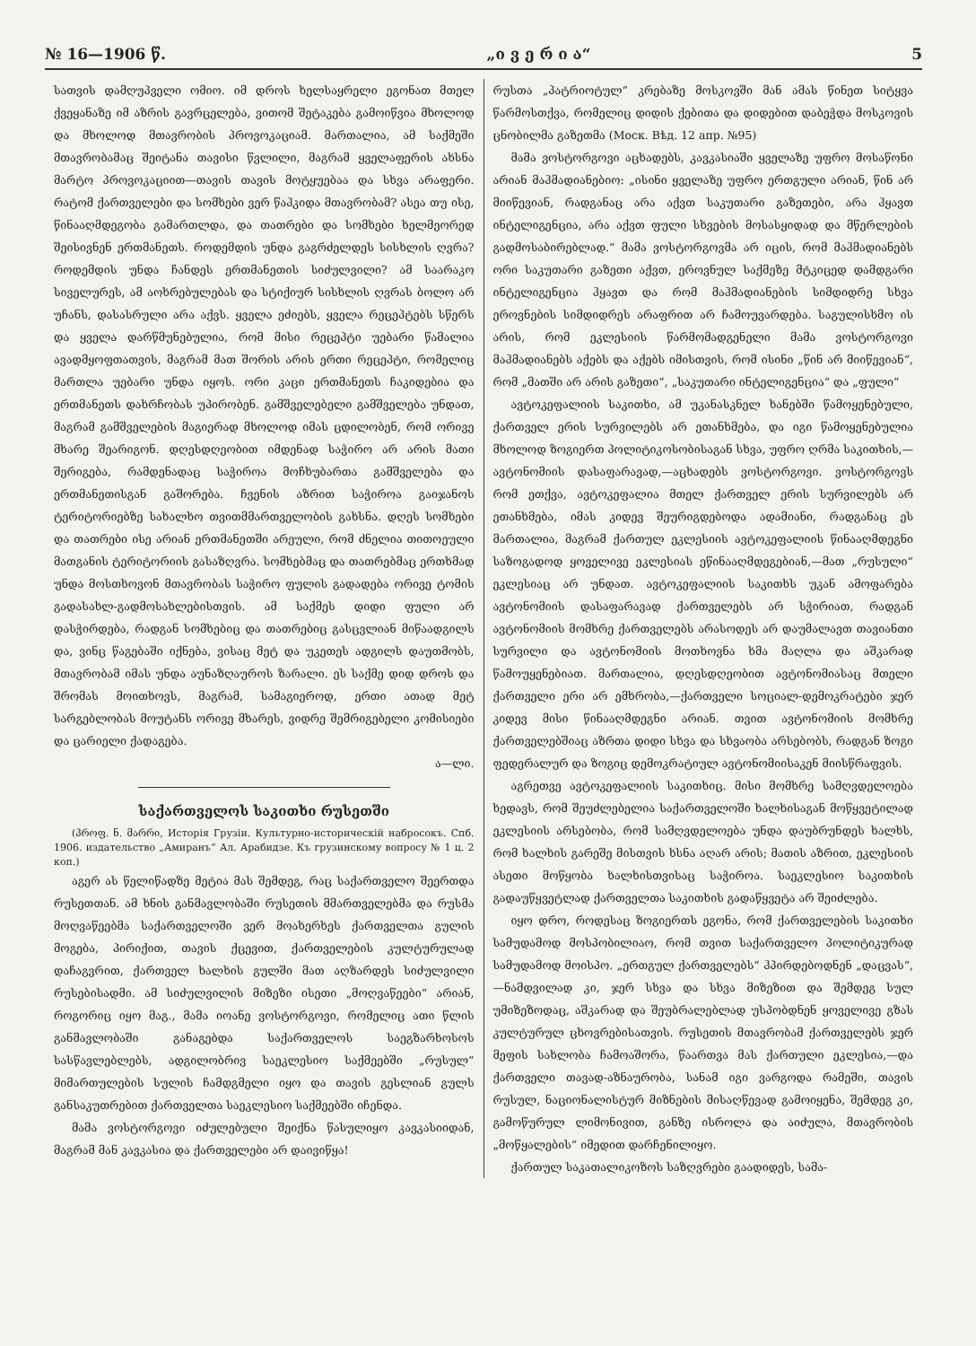№ 16—1906 წ. „ი ვ ე რ ი ა“5
სათვის დამღუპველი ომიო. იმ დროს ხელსაყრელი ეგონათ მთელ ქვეყანაზე იმ აზრის გავრცელება, ვითომ შეტაკება გამოიწვია მხოლოდ და მხოლოდ მთავრობის პროვოკაციამ. მართალია, ამ საქმეში მთავრობამაც შეიტანა თავისი წვლილი, მაგრამ ყველაფერის ახსნა მარტო პროვოკაციით—თავის თავის მოტყუებაა და სხვა არაფერი. რატომ ქართველები და სომხები ვერ წაჰკიდა მთავრობამ? ასეა თუ ისე, წინააღმდეგობა გამართლდა, და თათრები და სომხები ხელმეორედ შეისივნენ ერთმანეთს. როდემდის უნდა გაგრძელდეს სისხლის ღვრა? როდემდის უნდა ჩანდეს ერთმანეთის სიძულვილი? ამ საარაკო სიველურეს, ამ აოხრებულებას და სტიქიურ სისხლის ღვრას ბოლო არ უჩანს, დასასრული არა აქვს. ყველა ეძიებს, ყველა რეცეპტებს სწერს და ყველა დარწმუნებულია, რომ მისი რეცეპტი უებარი წამალია ავადმყოფთათვის, მაგრამ მათ შორის არის ერთი რეცეპტი, რომელიც მართლა უებარი უნდა იყოს. ორი კაცი ერთმანეთს ჩაკიდებია და ერთმანეთს დახრჩობას უპირობენ. გამშველებელი გამშველება უნდათ, მაგრამ გამშველების მაგიერად მხოლოდ იმას ცდილობენ, რომ ორივე მხარე შეარიგონ. დღესდღეობით იმდენად საჭირო არ არის მათი შერიგება, რამდენადაც საჭიროა მოჩხუბართა გამშველება და ერთმანეთისგან გაშორება. ჩვენის აზრით საჭიროა გაიჯანოს ტერიტორიებზე სახალხო თვითმმართველობის გახსნა. დღეს სომხები და თათრები ისე არიან ერთმანეთში არეული, რომ ძნელია თითოეული მათგანის ტერიტორიის გასაზღვრა. სომხებმაც და თათრებმაც ერთხმად უნდა მოსთხოვონ მთავრობას საჭირო ფულის გადადება ორივე ტომის გადასახლ-გადმოსახლებისთვის. ამ საქმეს დიდი ფული არ დასჭირდება, რადგან სომხებიც და თათრებიც გასცვლიან მიწაადგილს და, ვინც წაგებაში იქნება, ვისაც მეტ და უკეთეს ადგილს დაუთმობს, მთავრობამ იმას უნდა აუნაზღაუროს ზარალი. ეს საქმე დიდ დროს და შრომას მოითხოვს, მაგრამ, სამაგიეროდ, ერთი ათად მეტ სარგებლობას მოუტანს ორივე მხარეს, ვიდრე შემრიგებელი კომისიები და ცარიელი ქადაგება.
ა—ლი.
საქართველოს საკითხი რუსეთში
(პროფ. ნ. მარრი, Исторія Грузіи. Культурно-историческій набросокъ. Спб. 1906. издательство „Амиранъ“ Ал. Арабидзе. Къ грузинскому вопросу № 1 ц. 2 коп.)
აგერ ას წელიწადზე მეტია მას შემდეგ, რაც საქართველო შეერთდა რუსეთთან. ამ ხნის განმავლობაში რუსეთის მმართველებმა და რუსმა მოღვაწეებმა საქართველოში ვერ მოახერხეს ქართველთა გულის მოგება, პირიქით, თავის ქცევით, ქართველების კულტურულად დაჩაგვრით, ქართველ ხალხის გულში მათ აღზარდეს სიძულვილი რუსებისადმი. ამ სიძულვილის მიზეზი ისეთი „მოღვაწეები“ არიან, როგორიც იყო მაგ., მამა იოანე ვოსტორგოვი, რომელიც ათი წლის განმავლობაში განაგებდა საქართველოს საეგზარხოსოს სასწავლებლებს, ადგილობრივ საეკლესიო საქმეებში „რუსულ“ მიმართულების სულის ჩამდგმელი იყო და თავის გესლიან გულს განსაკუთრებით ქართველთა საეკლესიო საქმეებში იჩენდა.
მამა ვოსტორგოვი იძულებული შეიქნა წასულიყო კავკასიიდან, მაგრამ მან კავკასია და ქართველები არ დაივიწყა!
რუსთა „პატრიოტულ“ კრებაზე მოსკოვში მან ამას წინეთ სიტყვა წარმოსთქვა, რომელიც დიდის ქებითა და დიდებით დაბეჭდა მოსკოვის ცნობილმა გაზეთმა (Моск. Вѣд. 12 апр. №95)
მამა ვოსტორგოვი აცხადებს, კავკასიაში ყველაზე უფრო მოსაწონი არიან მაჰმადიანებიო: „ისინი ყველაზე უფრო ერთგული არიან, წინ არ მიიწევიან, რადგანაც არა აქვთ საკუთარი გაზეთები, არა ჰყავთ ინტელიგენცია, არა აქვთ ფული სხვების მოსასყიდად და მწერლების გადმოსაბირებლად.“ მამა ვოსტორგოვმა არ იცის, რომ მაჰმადიანებს ორი საკუთარი გაზეთი აქვთ, ეროვნულ საქმეზე მტკიცედ დამდგარი ინტელიგენცია ჰყავთ და რომ მაჰმადიანების სიმდიდრე სხვა ეროვნების სიმდიდრეს არაფრით არ ჩამოუვარდება. საგულისხმო ის არის, რომ ეკლესიის წარმომადგენელი მამა ვოსტორგოვი მაჰმადიანებს აქებს და აქებს იმისთვის, რომ ისინი „წინ არ მიიწევიან“, რომ „მათში არ არის გაზეთი“, „საკუთარი ინტელიგენცია“ და „ფული“
ავტოკეფალიის საკითხი, ამ უკანასკნელ ხანებში წამოყენებული, ქართველ ერის სურვილებს არ ეთანხმება, და იგი წამოყენებულია მხოლოდ ზოგიერთ პოლიტიკოსობისაგან სხვა, უფრო ღრმა საკითხის,—ავტონომიის დასაფარავად,—აცხადებს ვოსტორგოვი. ვოსტორგოვს რომ ეთქვა, ავტოკეფალია მთელ ქართველ ერის სურვილებს არ ეთანხმება, იმას კიდევ შეურიგდებოდა ადამიანი, რადგანაც ეს მართალია, მაგრამ ქართულ ეკლესიის ავტოკეფალიის წინააღმდეგნი საზოგადოდ ყოველივე ეკლესიას ეწინააღმდეგებიან,—მათ „რუსული“ ეკლესიაც არ უნდათ. ავტოკეფალიის საკითხს უკან ამოფარება ავტონომიის დასაფარავად ქართველებს არ სჭირიათ, რადგან ავტონომიის მომხრე ქართველებს არასოდეს არ დაუმალავთ თავიანთი სურვილი და ავტონომიის მოთხოვნა ხმა მაღლა და აშკარად წამოუყენებიათ. მართალია, დღესდღეობით ავტონომიასაც მთელი ქართველი ერი არ ემხრობა,—ქართველი სოციალ-დემოკრატები ჯერ კიდევ მისი წინააღმდეგნი არიან. თვით ავტონომიის მომხრე ქართველებშიაც აზრთა დიდი სხვა და სხვაობა არსებობს, რადგან ზოგი ფედერალურ და ზოგიც დემოკრატიულ ავტონომიისაკენ მიისწრაფვის.
აგრეთვე ავტოკეფალიის საკითხიც. მისი მომხრე სამღვდელოება ხედავს, რომ შეუძლებელია საქართველოში ხალხისაგან მოწყვეტილად ეკლესიის არსებობა, რომ სამღვდელოება უნდა დაუბრუნდეს ხალხს, რომ ხალხის გარეშე მისთვის ხსნა აღარ არის; მათის აზრით, ეკლესიის ასეთი მოწყობა ხალხისთვისაც საჭიროა. საეკლესიო საკითხის გადაუწყვეტლად ქართველთა საკითხის გადაწყვეტა არ შეიძლება.
იყო დრო, როდესაც ზოგიერთს ეგონა, რომ ქართველების საკითხი სამუდამოდ მოსპობილიაო, რომ თვით საქართველო პოლიტიკურად სამუდამოდ მოისპო. „ერთგულ ქართველებს“ ჰპირდებოდნენ „დაცვას“,—ნამდვილად კი, ჯერ სხვა და სხვა მიზეზით და შემდეგ სულ უმიზეზოდაც, აშკარად და შეუბრალებლად უსპობდნენ ყოველივე გზას კულტურულ ცხოვრებისათვის. რუსეთის მთავრობამ ქართველებს ჯერ მეფის სახლობა ჩამოაშორა, წაართვა მას ქართული ეკლესია,—და ქართველი თავად-აზნაურობა, სანამ იგი ვარგოდა რამეში, თავის რუსულ, ნაციონალისტურ მიზნების მისაღწევად გამოიყენა, შემდეგ კი, გამოწურულ ლიმონივით, განზე ისროლა და აიძულა, მთავრობის „მოწყალების“ იმედით დარჩენილიყო.
ქართულ საკათალიკოზოს საზღვრები გაადიდეს, სამა-